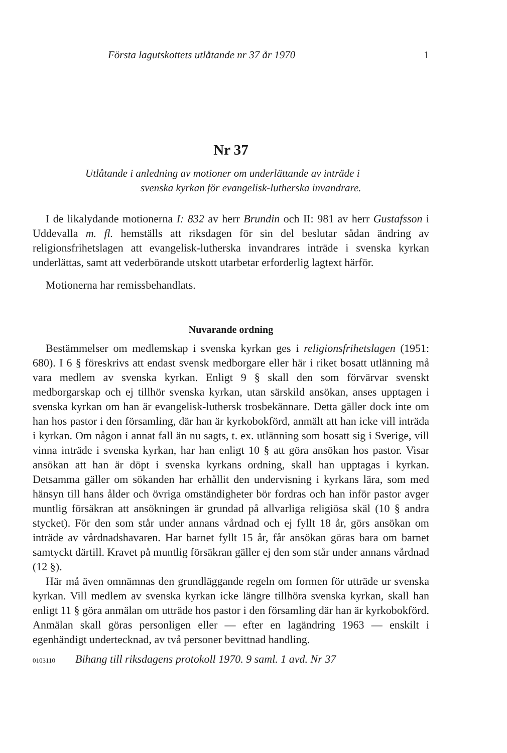Första lagutskottets utlåtande nr 37 år 1970 1
Nr 37
Utlåtande i anledning av motioner om underlättande av inträde i
svenska kyrkan för evangelisk-lutherska invandrare.
I de likalydande motionerna I: 832 av herr Brundin och II: 981 av herr Gustafsson i Uddevalla m. fl. hemställs att riksdagen för sin del beslutar sådan ändring av religionsfrihetslagen att evangelisk-lutherska invandrares inträde i svenska kyrkan underlättas, samt att vederbörande utskott utarbetar erforderlig lagtext härför.
Motionerna har remissbehandlats.
Nuvarande ordning
Bestämmelser om medlemskap i svenska kyrkan ges i religionsfrihetslagen (1951: 680). I 6 § föreskrivs att endast svensk medborgare eller här i riket bosatt utlänning må vara medlem av svenska kyrkan. Enligt 9 § skall den som förvärvar svenskt medborgarskap och ej tillhör svenska kyrkan, utan särskild ansökan, anses upptagen i svenska kyrkan om han är evangelisk-luthersk trosbekännare. Detta gäller dock inte om han hos pastor i den församling, där han är kyrkobokförd, anmält att han icke vill inträda i kyrkan. Om någon i annat fall än nu sagts, t. ex. utlänning som bosatt sig i Sverige, vill vinna inträde i svenska kyrkan, har han enligt 10 § att göra ansökan hos pastor. Visar ansökan att han är döpt i svenska kyrkans ordning, skall han upptagas i kyrkan. Detsamma gäller om sökanden har erhållit den undervisning i kyrkans lära, som med hänsyn till hans ålder och övriga omständigheter bör fordras och han inför pastor avger muntlig försäkran att ansökningen är grundad på allvarliga religiösa skäl (10 § andra stycket). För den som står under annans vårdnad och ej fyllt 18 år, görs ansökan om inträde av vårdnadshavaren. Har barnet fyllt 15 år, får ansökan göras bara om barnet samtyckt därtill. Kravet på muntlig försäkran gäller ej den som står under annans vårdnad (12 §).
Här må även omnämnas den grundläggande regeln om formen för utträde ur svenska kyrkan. Vill medlem av svenska kyrkan icke längre tillhöra svenska kyrkan, skall han enligt 11 § göra anmälan om utträde hos pastor i den församling där han är kyrkobokförd. Anmälan skall göras personligen eller — efter en lagändring 1963 — enskilt i egenhändigt undertecknad, av två personer bevittnad handling.
0103110 Bihang till riksdagens protokoll 1970. 9 saml. 1 avd. Nr 37